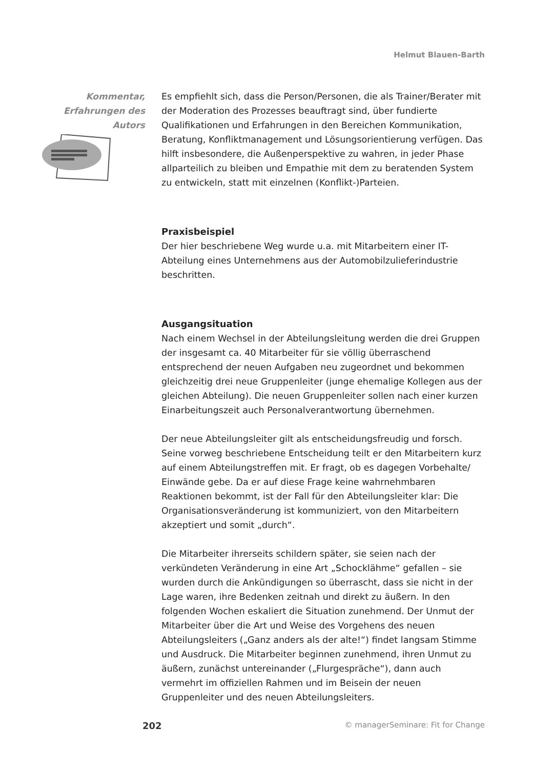Helmut Blauen-Barth
Kommentar,
Erfahrungen des
Autors
Es empfiehlt sich, dass die Person/Personen, die als Trainer/Berater mit der Moderation des Prozesses beauftragt sind, über fundierte Qualifikationen und Erfahrungen in den Bereichen Kommunikation, Beratung, Konfliktmanagement und Lösungsorientierung verfügen. Das hilft insbesondere, die Außenperspektive zu wahren, in jeder Phase allparteilich zu bleiben und Empathie mit dem zu beratenden System zu entwickeln, statt mit einzelnen (Konflikt-)Parteien.
Praxisbeispiel
Der hier beschriebene Weg wurde u.a. mit Mitarbeitern einer IT-Abteilung eines Unternehmens aus der Automobilzulieferindustrie beschritten.
Ausgangsituation
Nach einem Wechsel in der Abteilungsleitung werden die drei Gruppen der insgesamt ca. 40 Mitarbeiter für sie völlig überraschend entsprechend der neuen Aufgaben neu zugeordnet und bekommen gleichzeitig drei neue Gruppenleiter (junge ehemalige Kollegen aus der gleichen Abteilung). Die neuen Gruppenleiter sollen nach einer kurzen Einarbeitungszeit auch Personalverantwortung übernehmen.
Der neue Abteilungsleiter gilt als entscheidungsfreudig und forsch. Seine vorweg beschriebene Entscheidung teilt er den Mitarbeitern kurz auf einem Abteilungstreffen mit. Er fragt, ob es dagegen Vorbehalte/ Einwände gebe. Da er auf diese Frage keine wahrnehmbaren Reaktionen bekommt, ist der Fall für den Abteilungsleiter klar: Die Organisationsveränderung ist kommuniziert, von den Mitarbeitern akzeptiert und somit „durch“.
Die Mitarbeiter ihrerseits schildern später, sie seien nach der verkündeten Veränderung in eine Art „Schocklähme“ gefallen – sie wurden durch die Ankündigungen so überrascht, dass sie nicht in der Lage waren, ihre Bedenken zeitnah und direkt zu äußern. In den folgenden Wochen eskaliert die Situation zunehmend. Der Unmut der Mitarbeiter über die Art und Weise des Vorgehens des neuen Abteilungsleiters („Ganz anders als der alte!“) findet langsam Stimme und Ausdruck. Die Mitarbeiter beginnen zunehmend, ihren Unmut zu äußern, zunächst untereinander („Flurgespräche“), dann auch vermehrt im offiziellen Rahmen und im Beisein der neuen Gruppenleiter und des neuen Abteilungsleiters.
202 © managerSeminare: Fit for Change